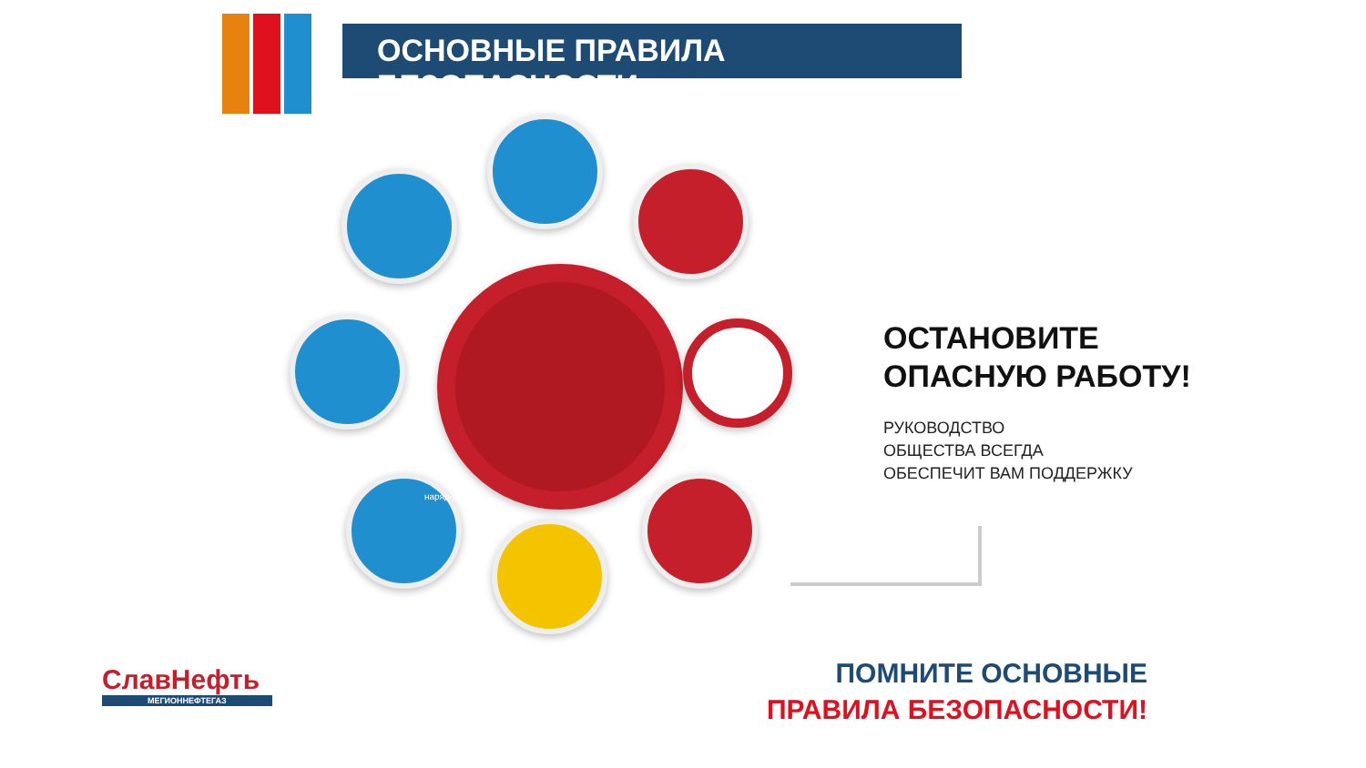ОСНОВНЫЕ ПРАВИЛА БЕЗОПАСНОСТИ
наряд-допуск
ОСТАНОВИТЕ
ОПАСНУЮ РАБОТУ!
РУКОВОДСТВО
ОБЩЕСТВА ВСЕГДА
ОБЕСПЕЧИТ ВАМ ПОДДЕРЖКУ
ПОМНИТЕ ОСНОВНЫЕ
ПРАВИЛА БЕЗОПАСНОСТИ!
СлавНефть
МЕГИОННЕФТЕГАЗ